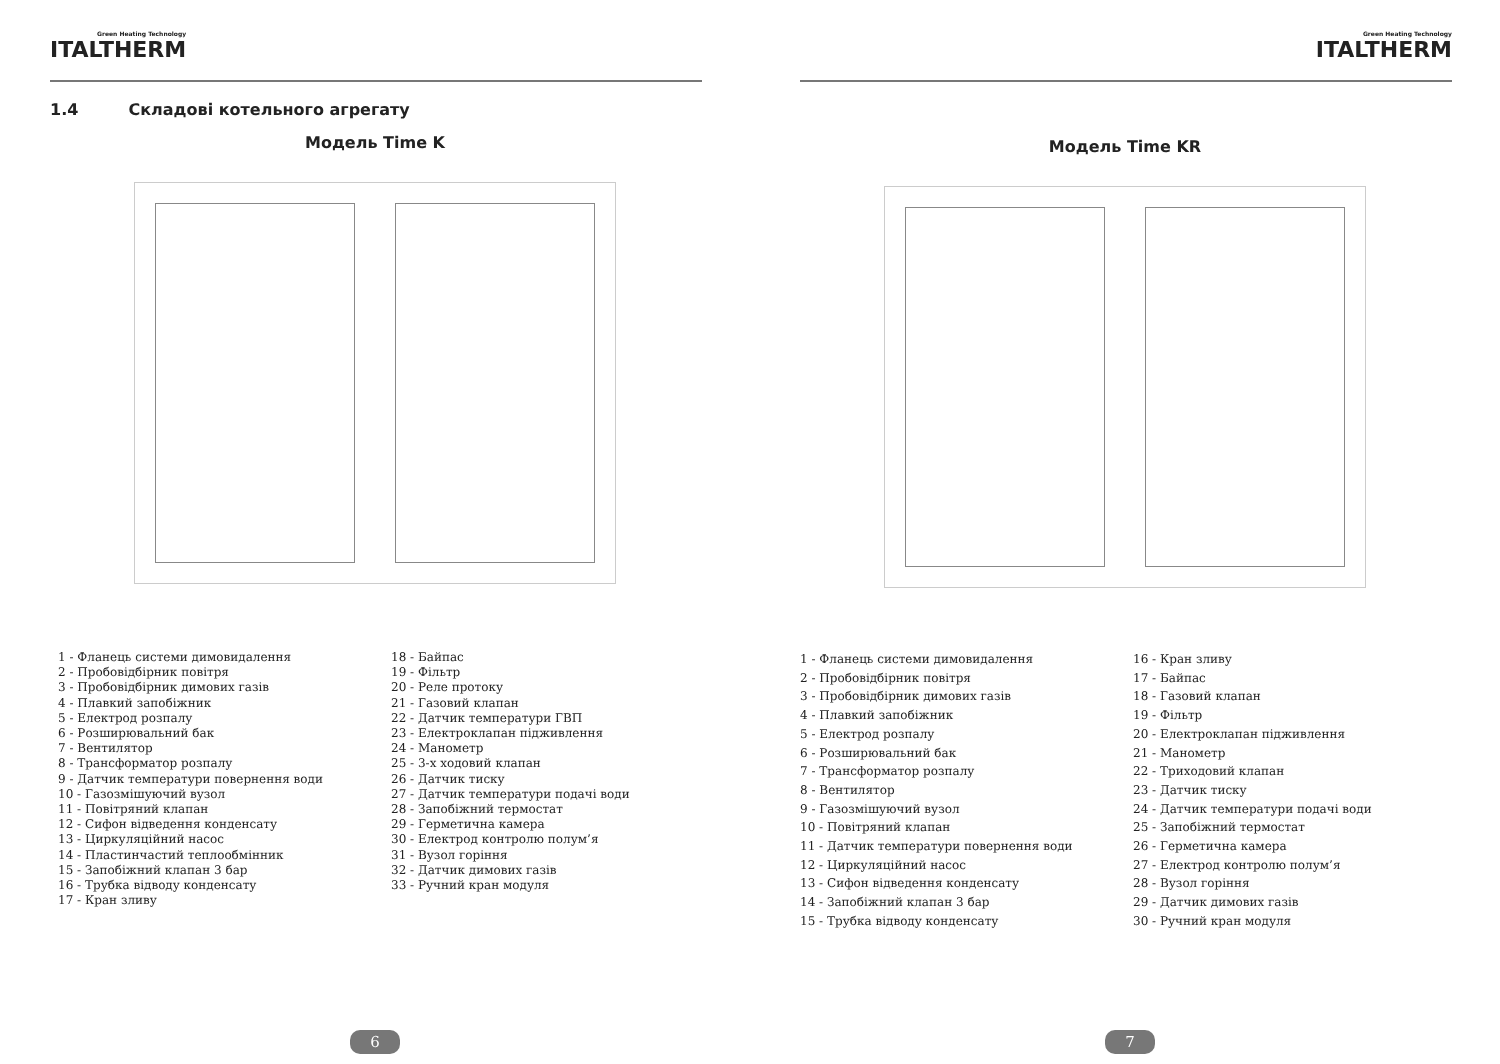Green Heating Technology ITALTHERM
1.4 Складові котельного агрегату
Модель Time K
1 - Фланець системи димовидалення
2 - Пробовідбірник повітря
3 - Пробовідбірник димових газів
4 - Плавкий запобіжник
5 - Електрод розпалу
6 - Розширювальний бак
7 - Вентилятор
8 - Трансформатор розпалу
9 - Датчик температури повернення води
10 - Газозмішуючий вузол
11 - Повітряний клапан
12 - Сифон відведення конденсату
13 - Циркуляційний насос
14 - Пластинчастий теплообмінник
15 - Запобіжний клапан 3 бар
16 - Трубка відводу конденсату
17 - Кран зливу
18 - Байпас
19 - Фільтр
20 - Реле протоку
21 - Газовий клапан
22 - Датчик температури ГВП
23 - Електроклапан підживлення
24 - Манометр
25 - 3-х ходовий клапан
26 - Датчик тиску
27 - Датчик температури подачі води
28 - Запобіжний термостат
29 - Герметична камера
30 - Електрод контролю полум’я
31 - Вузол горіння
32 - Датчик димових газів
33 - Ручний кран модуля
6
Green Heating Technology ITALTHERM
Модель Time KR
1 - Фланець системи димовидалення
2 - Пробовідбірник повітря
3 - Пробовідбірник димових газів
4 - Плавкий запобіжник
5 - Електрод розпалу
6 - Розширювальний бак
7 - Трансформатор розпалу
8 - Вентилятор
9 - Газозмішуючий вузол
10 - Повітряний клапан
11 - Датчик температури повернення води
12 - Циркуляційний насос
13 - Сифон відведення конденсату
14 - Запобіжний клапан 3 бар
15 - Трубка відводу конденсату
16 - Кран зливу
17 - Байпас
18 - Газовий клапан
19 - Фільтр
20 - Електроклапан підживлення
21 - Манометр
22 - Триходовий клапан
23 - Датчик тиску
24 - Датчик температури подачі води
25 - Запобіжний термостат
26 - Герметична камера
27 - Електрод контролю полум’я
28 - Вузол горіння
29 - Датчик димових газів
30 - Ручний кран модуля
7